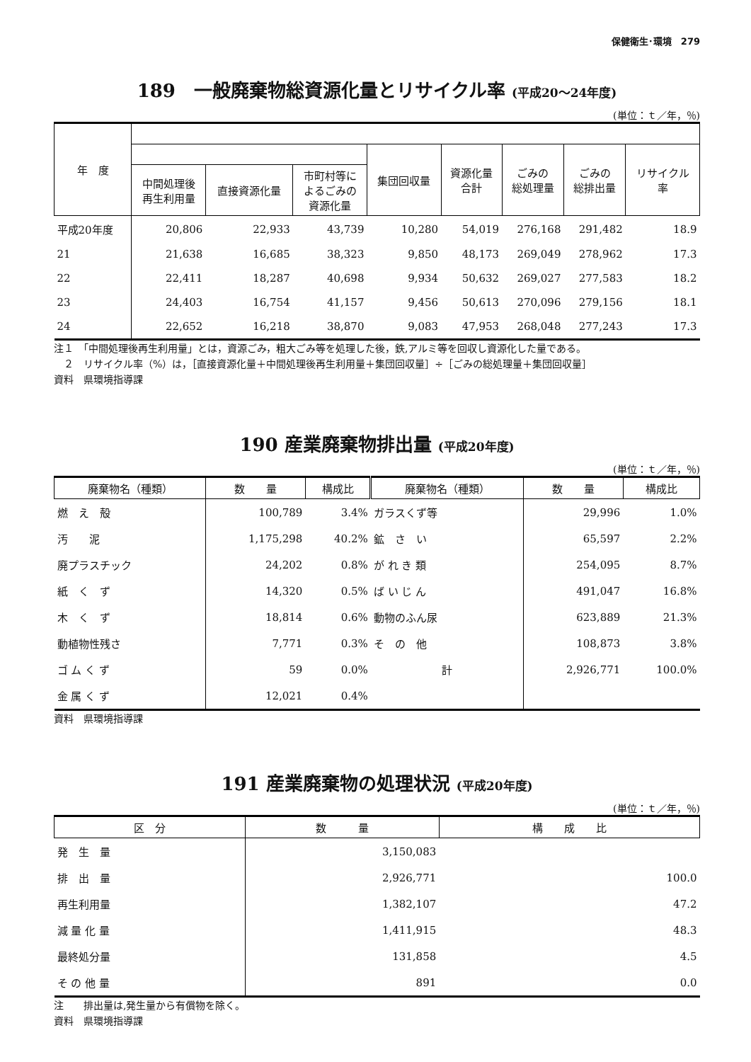保健衛生･環境　279
189　一般廃棄物総資源化量とリサイクル率 (平成20～24年度)
(単位：ｔ／年，％)
| 年 度 | | | | | | | | |
| --- | --- | --- | --- | --- | --- | --- | --- | --- |
| | | | | 集団回収量 | 資源化量 合計 | ごみの 総処理量 | ごみの 総排出量 | リサイクル 率 |
| | 中間処理後 再生利用量 | 直接資源化量 | 市町村等に よるごみの 資源化量 | | | | | |
| 平成20年度 | 20,806 | 22,933 | 43,739 | 10,280 | 54,019 | 276,168 | 291,482 | 18.9 |
| 21 | 21,638 | 16,685 | 38,323 | 9,850 | 48,173 | 269,049 | 278,962 | 17.3 |
| 22 | 22,411 | 18,287 | 40,698 | 9,934 | 50,632 | 269,027 | 277,583 | 18.2 |
| 23 | 24,403 | 16,754 | 41,157 | 9,456 | 50,613 | 270,096 | 279,156 | 18.1 |
| 24 | 22,652 | 16,218 | 38,870 | 9,083 | 47,953 | 268,048 | 277,243 | 17.3 |
注１　「中間処理後再生利用量」とは，資源ごみ，粗大ごみ等を処理した後，鉄,アルミ等を回収し資源化した量である。
　２　リサイクル率（%）は，［直接資源化量＋中間処理後再生利用量＋集団回収量］÷［ごみの総処理量＋集団回収量］
資料　県環境指導課
190 産業廃棄物排出量 (平成20年度)
(単位：ｔ／年，％)
| 廃棄物名（種類） | 数 量 | 構成比 | 廃棄物名（種類） | 数 量 | 構成比 |
| --- | --- | --- | --- | --- | --- |
| 燃 え 殻 | 100,789 | 3.4% | ガラスくず等 | 29,996 | 1.0% |
| 汚 泥 | 1,175,298 | 40.2% | 鉱 さ い | 65,597 | 2.2% |
| 廃プラスチック | 24,202 | 0.8% | が れ き 類 | 254,095 | 8.7% |
| 紙 く ず | 14,320 | 0.5% | ば い じ ん | 491,047 | 16.8% |
| 木 く ず | 18,814 | 0.6% | 動物のふん尿 | 623,889 | 21.3% |
| 動植物性残さ | 7,771 | 0.3% | そ の 他 | 108,873 | 3.8% |
| ゴ ム く ず | 59 | 0.0% | 計 | 2,926,771 | 100.0% |
| 金 属 く ず | 12,021 | 0.4% | | | |
資料　県環境指導課
191 産業廃棄物の処理状況 (平成20年度)
(単位：ｔ／年，％)
| 区 分 | 数 量 | 構 成 比 |
| --- | --- | --- |
| 発 生 量 | 3,150,083 | |
| 排 出 量 | 2,926,771 | 100.0 |
| 再生利用量 | 1,382,107 | 47.2 |
| 減 量 化 量 | 1,411,915 | 48.3 |
| 最終処分量 | 131,858 | 4.5 |
| そ の 他 量 | 891 | 0.0 |
注　　排出量は,発生量から有償物を除く。
資料　県環境指導課